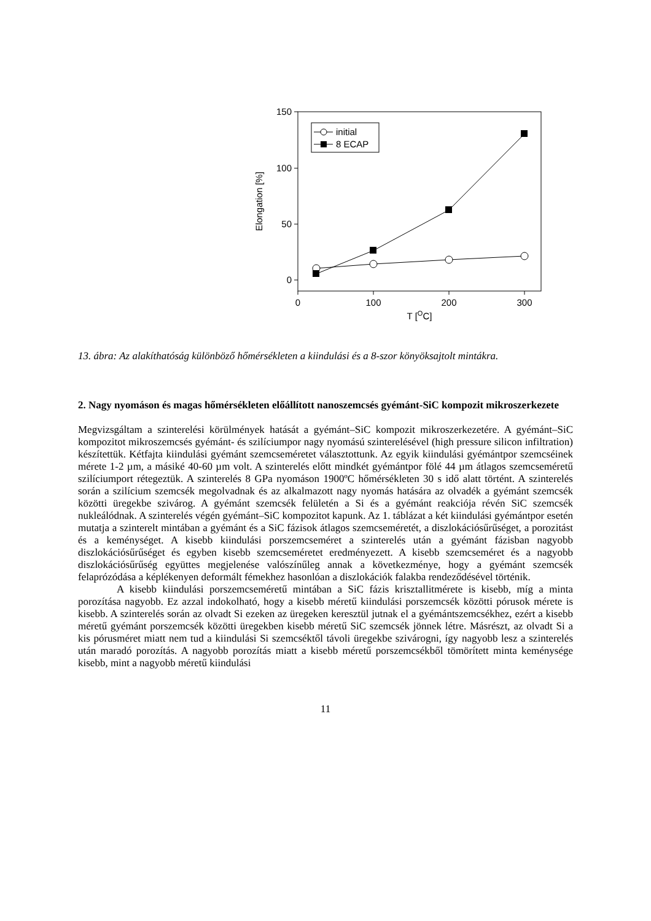150
100
50
0
0
100
200
300
T [OC]
Elongation [%]
initial
8 ECAP
13. ábra: Az alakíthatóság különböző hőmérsékleten a kiindulási és a 8-szor könyöksajtolt mintákra.
2. Nagy nyomáson és magas hőmérsékleten előállított nanoszemcsés gyémánt-SiC kompozit mikroszerkezete
Megvizsgáltam a szinterelési körülmények hatását a gyémánt–SiC kompozit mikroszerkezetére. A gyémánt–SiC kompozitot mikroszemcsés gyémánt- és szilíciumpor nagy nyomású szinterelésével (high pressure silicon infiltration) készítettük. Kétfajta kiindulási gyémánt szemcseméretet választottunk. Az egyik kiindulási gyémántpor szemcséinek mérete 1-2 µm, a másiké 40-60 µm volt. A szinterelés előtt mindkét gyémántpor fölé 44 µm átlagos szemcseméretű szilíciumport rétegeztük. A szinterelés 8 GPa nyomáson 1900ºC hőmérsékleten 30 s idő alatt történt. A szinterelés során a szilícium szemcsék megolvadnak és az alkalmazott nagy nyomás hatására az olvadék a gyémánt szemcsék közötti üregekbe szivárog. A gyémánt szemcsék felületén a Si és a gyémánt reakciója révén SiC szemcsék nukleálódnak. A szinterelés végén gyémánt–SiC kompozitot kapunk. Az 1. táblázat a két kiindulási gyémántpor esetén mutatja a szinterelt mintában a gyémánt és a SiC fázisok átlagos szemcseméretét, a diszlokációsűrűséget, a porozitást és a keménységet. A kisebb kiindulási porszemcseméret a szinterelés után a gyémánt fázisban nagyobb diszlokációsűrűséget és egyben kisebb szemcseméretet eredményezett. A kisebb szemcseméret és a nagyobb diszlokációsűrűség együttes megjelenése valószínűleg annak a következménye, hogy a gyémánt szemcsék felaprózódása a képlékenyen deformált fémekhez hasonlóan a diszlokációk falakba rendeződésével történik.
A kisebb kiindulási porszemcseméretű mintában a SiC fázis krisztallitmérete is kisebb, míg a minta porozítása nagyobb. Ez azzal indokolható, hogy a kisebb méretű kiindulási porszemcsék közötti pórusok mérete is kisebb. A szinterelés során az olvadt Si ezeken az üregeken keresztül jutnak el a gyémántszemcsékhez, ezért a kisebb méretű gyémánt porszemcsék közötti üregekben kisebb méretű SiC szemcsék jönnek létre. Másrészt, az olvadt Si a kis pórusméret miatt nem tud a kiindulási Si szemcséktől távoli üregekbe szivárogni, így nagyobb lesz a szinterelés után maradó porozítás. A nagyobb porozítás miatt a kisebb méretű porszemcsékből tömörített minta keménysége kisebb, mint a nagyobb méretű kiindulási
11